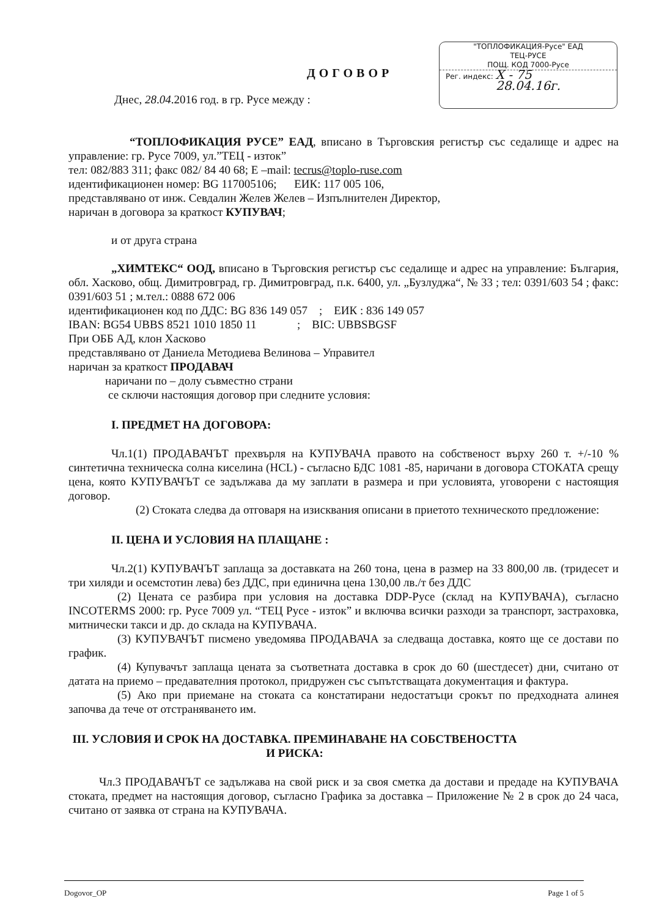"ТОПЛОФИКАЦИЯ-Русе" ЕАД
ТЕЦ-РУСЕ
ПОЩ. КОД 7000-Русе
Рег. индекс: Х - 75
28.04.16г.
ДОГОВОР
Днес, 28.04.2016 год. в гр. Русе между :
“ТОПЛОФИКАЦИЯ РУСЕ” ЕАД, вписано в Търговския регистър със седалище и адрес на управление: гр. Русе 7009, ул.”ТЕЦ - изток”
тел: 082/883 311; факс 082/ 84 40 68; E –mail: tecrus@toplo-ruse.com
идентификационен номер: BG 117005106; ЕИК: 117 005 106,
представлявано от инж. Севдалин Желев Желев – Изпълнителен Директор,
наричан в договора за краткост КУПУВАЧ;
и от друга страна
„ХИМТЕКС“ ООД, вписано в Търговския регистър със седалище и адрес на управление: България, обл. Хасково, общ. Димитровград, гр. Димитровград, п.к. 6400, ул. „Бузлуджа“, № 33 ; тел: 0391/603 54 ; факс: 0391/603 51 ; м.тел.: 0888 672 006
идентификационен код по ДДС: BG 836 149 057 ; ЕИК : 836 149 057
IBAN: BG54 UBBS 8521 1010 1850 11 ; BIC: UBBSBGSF
При ОББ АД, клон Хасково
представлявано от Даниела Методиева Велинова – Управител
наричан за краткост ПРОДАВАЧ
наричани по – долу съвместно страни
се сключи настоящия договор при следните условия:
I. ПРЕДМЕТ НА ДОГОВОРА:
Чл.1(1) ПРОДАВАЧЪТ прехвърля на КУПУВАЧА правото на собственост върху 260 т. +/-10 % синтетична техническа солна киселина (HCL) - съгласно БДС 1081 -85, наричани в договора СТОКАТА срещу цена, която КУПУВАЧЪТ се задължава да му заплати в размера и при условията, уговорени с настоящия договор.
(2) Стоката следва да отговаря на изисквания описани в приетото техническото предложение:
II. ЦЕНА И УСЛОВИЯ НА ПЛАЩАНЕ :
Чл.2(1) КУПУВАЧЪТ заплаща за доставката на 260 тона, цена в размер на 33 800,00 лв. (тридесет и три хиляди и осемстотин лева) без ДДС, при единична цена 130,00 лв./т без ДДС
(2) Цената се разбира при условия на доставка DDP-Русе (склад на КУПУВАЧА), съгласно INCOTERMS 2000: гр. Русе 7009 ул. “ТЕЦ Русе - изток” и включва всички разходи за транспорт, застраховка, митнически такси и др. до склада на КУПУВАЧА.
(3) КУПУВАЧЪТ писмено уведомява ПРОДАВАЧА за следваща доставка, която ще се достави по график.
(4) Купувачът заплаща цената за съответната доставка в срок до 60 (шестдесет) дни, считано от датата на приемо – предавателния протокол, придружен със съпътстващата документация и фактура.
(5) Ако при приемане на стоката са констатирани недостатъци срокът по предходната алинея започва да тече от отстраняването им.
III. УСЛОВИЯ И СРОК НА ДОСТАВКА. ПРЕМИНАВАНЕ НА СОБСТВЕНОСТТА И РИСКА:
Чл.3 ПРОДАВАЧЪТ се задължава на свой риск и за своя сметка да достави и предаде на КУПУВАЧА стоката, предмет на настоящия договор, съгласно Графика за доставка – Приложение № 2 в срок до 24 часа, считано от заявка от страна на КУПУВАЧА.
Dogovor_OP Page 1 of 5